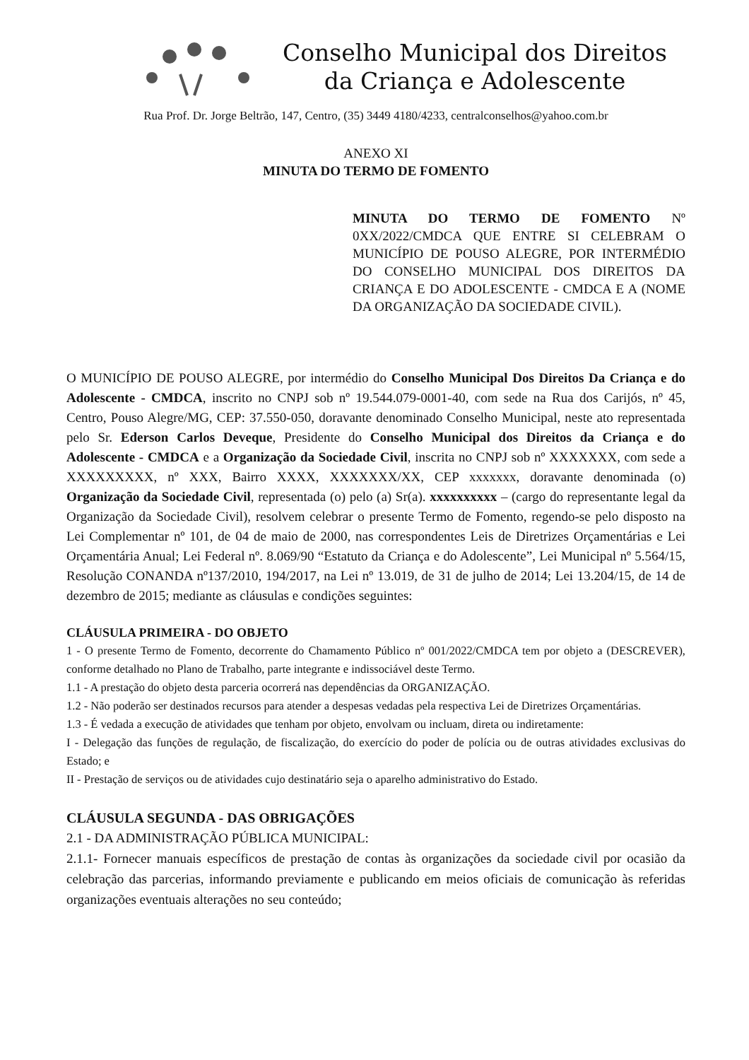Conselho Municipal dos Direitos
da Criança e Adolescente
Rua Prof. Dr. Jorge Beltrão, 147, Centro, (35) 3449 4180/4233, centralconselhos@yahoo.com.br
ANEXO XI
MINUTA DO TERMO DE FOMENTO
MINUTA DO TERMO DE FOMENTO Nº 0XX/2022/CMDCA QUE ENTRE SI CELEBRAM O MUNICÍPIO DE POUSO ALEGRE, POR INTERMÉDIO DO CONSELHO MUNICIPAL DOS DIREITOS DA CRIANÇA E DO ADOLESCENTE - CMDCA E A (NOME DA ORGANIZAÇÃO DA SOCIEDADE CIVIL).
O MUNICÍPIO DE POUSO ALEGRE, por intermédio do Conselho Municipal Dos Direitos Da Criança e do Adolescente - CMDCA, inscrito no CNPJ sob nº 19.544.079-0001-40, com sede na Rua dos Carijós, nº 45, Centro, Pouso Alegre/MG, CEP: 37.550-050, doravante denominado Conselho Municipal, neste ato representada pelo Sr. Ederson Carlos Deveque, Presidente do Conselho Municipal dos Direitos da Criança e do Adolescente - CMDCA e a Organização da Sociedade Civil, inscrita no CNPJ sob nº XXXXXXX, com sede a XXXXXXXXX, nº XXX, Bairro XXXX, XXXXXXX/XX, CEP xxxxxxx, doravante denominada (o) Organização da Sociedade Civil, representada (o) pelo (a) Sr(a). xxxxxxxxxx – (cargo do representante legal da Organização da Sociedade Civil), resolvem celebrar o presente Termo de Fomento, regendo-se pelo disposto na Lei Complementar nº 101, de 04 de maio de 2000, nas correspondentes Leis de Diretrizes Orçamentárias e Lei Orçamentária Anual; Lei Federal nº. 8.069/90 “Estatuto da Criança e do Adolescente”, Lei Municipal nº 5.564/15, Resolução CONANDA nº137/2010, 194/2017, na Lei nº 13.019, de 31 de julho de 2014; Lei 13.204/15, de 14 de dezembro de 2015; mediante as cláusulas e condições seguintes:
CLÁUSULA PRIMEIRA - DO OBJETO
1 - O presente Termo de Fomento, decorrente do Chamamento Público nº 001/2022/CMDCA tem por objeto a (DESCREVER), conforme detalhado no Plano de Trabalho, parte integrante e indissociável deste Termo.
1.1 - A prestação do objeto desta parceria ocorrerá nas dependências da ORGANIZAÇÃO.
1.2 - Não poderão ser destinados recursos para atender a despesas vedadas pela respectiva Lei de Diretrizes Orçamentárias.
1.3 - É vedada a execução de atividades que tenham por objeto, envolvam ou incluam, direta ou indiretamente:
I - Delegação das funções de regulação, de fiscalização, do exercício do poder de polícia ou de outras atividades exclusivas do Estado; e
II - Prestação de serviços ou de atividades cujo destinatário seja o aparelho administrativo do Estado.
CLÁUSULA SEGUNDA - DAS OBRIGAÇÕES
2.1 - DA ADMINISTRAÇÃO PÚBLICA MUNICIPAL:
2.1.1- Fornecer manuais específicos de prestação de contas às organizações da sociedade civil por ocasião da celebração das parcerias, informando previamente e publicando em meios oficiais de comunicação às referidas organizações eventuais alterações no seu conteúdo;